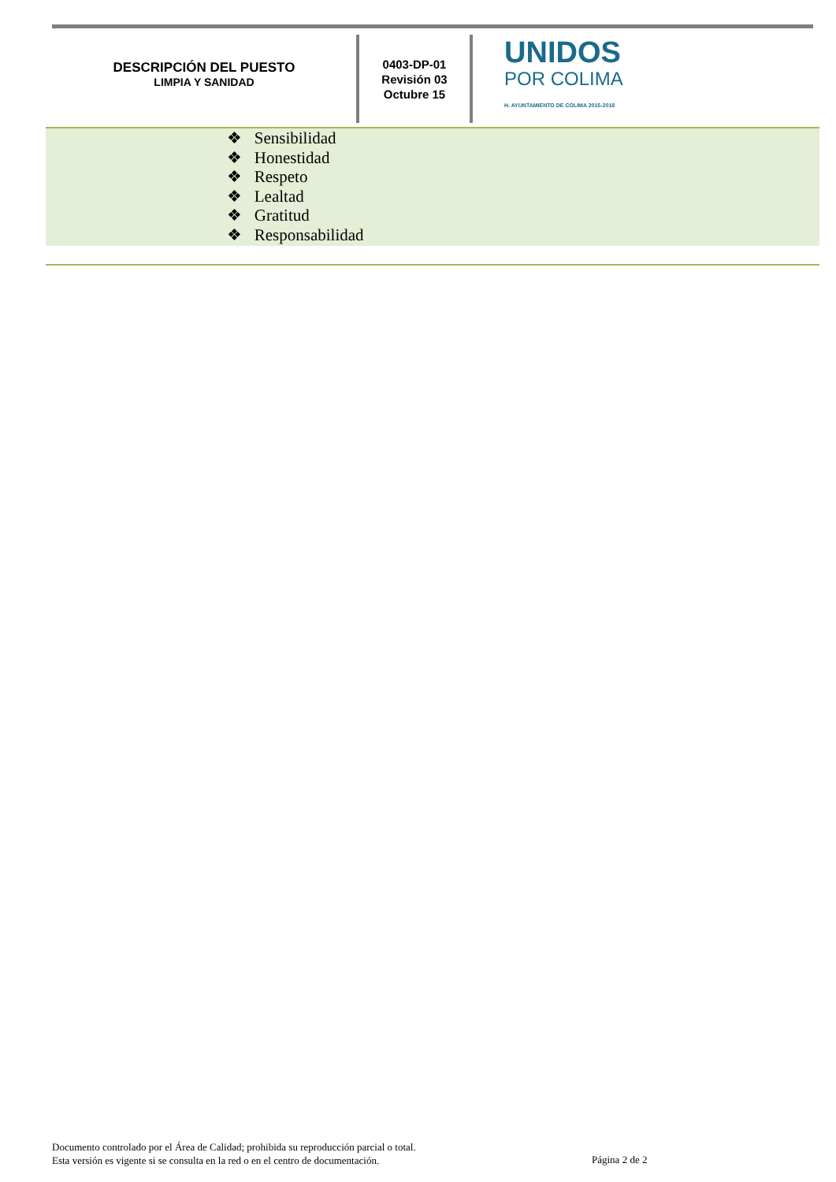DESCRIPCIÓN DEL PUESTO
LIMPIA Y SANIDAD
0403-DP-01
Revisión 03
Octubre 15
UNIDOS
POR COLIMA
H. AYUNTAMIENTO DE COLIMA 2015-2018
❖ Sensibilidad
❖ Honestidad
❖ Respeto
❖ Lealtad
❖ Gratitud
❖ Responsabilidad
Documento controlado por el Área de Calidad; prohibida su reproducción parcial o total.
Esta versión es vigente si se consulta en la red o en el centro de documentación.
Página 2 de 2